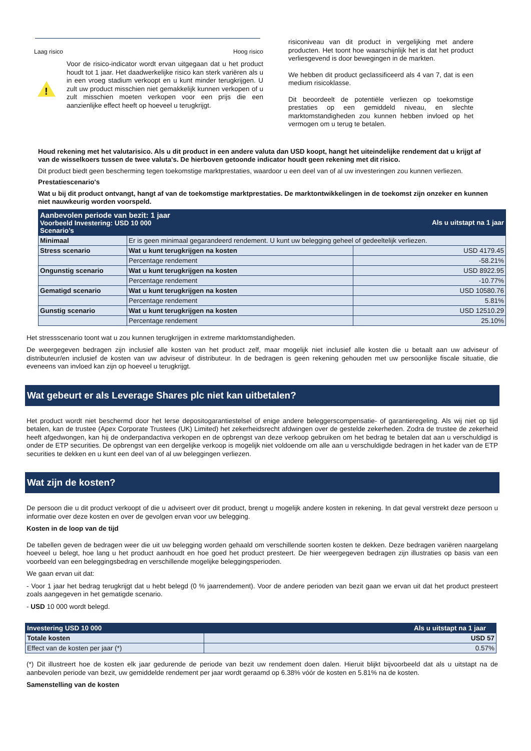Laag risico Hoog risico
!
Voor de risico-indicator wordt ervan uitgegaan dat u het product houdt tot 1 jaar. Het daadwerkelijke risico kan sterk variëren als u in een vroeg stadium verkoopt en u kunt minder terugkrijgen. U zult uw product misschien niet gemakkelijk kunnen verkopen of u zult misschien moeten verkopen voor een prijs die een aanzienlijke effect heeft op hoeveel u terugkrijgt.
risiconiveau van dit product in vergelijking met andere producten. Het toont hoe waarschijnlijk het is dat het product verliesgevend is door bewegingen in de markten.
We hebben dit product geclassificeerd als 4 van 7, dat is een medium risicoklasse.
Dit beoordeelt de potentiële verliezen op toekomstige prestaties op een gemiddeld niveau, en slechte marktomstandigheden zou kunnen hebben invloed op het vermogen om u terug te betalen.
Houd rekening met het valutarisico. Als u dit product in een andere valuta dan USD koopt, hangt het uiteindelijke rendement dat u krijgt af van de wisselkoers tussen de twee valuta's. De hierboven getoonde indicator houdt geen rekening met dit risico.
Dit product biedt geen bescherming tegen toekomstige marktprestaties, waardoor u een deel van of al uw investeringen zou kunnen verliezen.
Prestatiescenario's
Wat u bij dit product ontvangt, hangt af van de toekomstige marktprestaties. De marktontwikkelingen in de toekomst zijn onzeker en kunnen niet nauwkeurig worden voorspeld.
| Aanbevolen periode van bezit: 1 jaar Voorbeeld Investering: USD 10 000 Scenario’s | | Als u uitstapt na 1 jaar |
| Minimaal | Er is geen minimaal gegarandeerd rendement. U kunt uw belegging geheel of gedeeltelijk verliezen. | |
| Stress scenario | Wat u kunt terugkrijgen na kosten | USD 4179.45 |
| | Percentage rendement | -58.21% |
| Ongunstig scenario | Wat u kunt terugkrijgen na kosten | USD 8922.95 |
| | Percentage rendement | -10.77% |
| Gematigd scenario | Wat u kunt terugkrijgen na kosten | USD 10580.76 |
| | Percentage rendement | 5.81% |
| Gunstig scenario | Wat u kunt terugkrijgen na kosten | USD 12510.29 |
| | Percentage rendement | 25.10% |
Het stressscenario toont wat u zou kunnen terugkrijgen in extreme marktomstandigheden.
De weergegeven bedragen zijn inclusief alle kosten van het product zelf, maar mogelijk niet inclusief alle kosten die u betaalt aan uw adviseur of distributeur/en inclusief de kosten van uw adviseur of distributeur. In de bedragen is geen rekening gehouden met uw persoonlijke fiscale situatie, die eveneens van invloed kan zijn op hoeveel u terugkrijgt.
Wat gebeurt er als Leverage Shares plc niet kan uitbetalen?
Het product wordt niet beschermd door het Ierse depositogarantiestelsel of enige andere beleggerscompensatie- of garantieregeling. Als wij niet op tijd betalen, kan de trustee (Apex Corporate Trustees (UK) Limited) het zekerheidsrecht afdwingen over de gestelde zekerheden. Zodra de trustee de zekerheid heeft afgedwongen, kan hij de onderpandactiva verkopen en de opbrengst van deze verkoop gebruiken om het bedrag te betalen dat aan u verschuldigd is onder de ETP securities. De opbrengst van een dergelijke verkoop is mogelijk niet voldoende om alle aan u verschuldigde bedragen in het kader van de ETP securities te dekken en u kunt een deel van of al uw beleggingen verliezen.
Wat zijn de kosten?
De persoon die u dit product verkoopt of die u adviseert over dit product, brengt u mogelijk andere kosten in rekening. In dat geval verstrekt deze persoon u informatie over deze kosten en over de gevolgen ervan voor uw belegging.
Kosten in de loop van de tijd
De tabellen geven de bedragen weer die uit uw belegging worden gehaald om verschillende soorten kosten te dekken. Deze bedragen variëren naargelang hoeveel u belegt, hoe lang u het product aanhoudt en hoe goed het product presteert. De hier weergegeven bedragen zijn illustraties op basis van een voorbeeld van een beleggingsbedrag en verschillende mogelijke beleggingsperioden.
We gaan ervan uit dat:
- Voor 1 jaar het bedrag terugkrijgt dat u hebt belegd (0 % jaarrendement). Voor de andere perioden van bezit gaan we ervan uit dat het product presteert zoals aangegeven in het gematigde scenario.
- USD 10 000 wordt belegd.
| Investering USD 10 000 | Als u uitstapt na 1 jaar |
| Totale kosten | USD 57 |
| Effect van de kosten per jaar (*) | 0.57% |
(*) Dit illustreert hoe de kosten elk jaar gedurende de periode van bezit uw rendement doen dalen. Hieruit blijkt bijvoorbeeld dat als u uitstapt na de aanbevolen periode van bezit, uw gemiddelde rendement per jaar wordt geraamd op 6.38% vóór de kosten en 5.81% na de kosten.
Samenstelling van de kosten